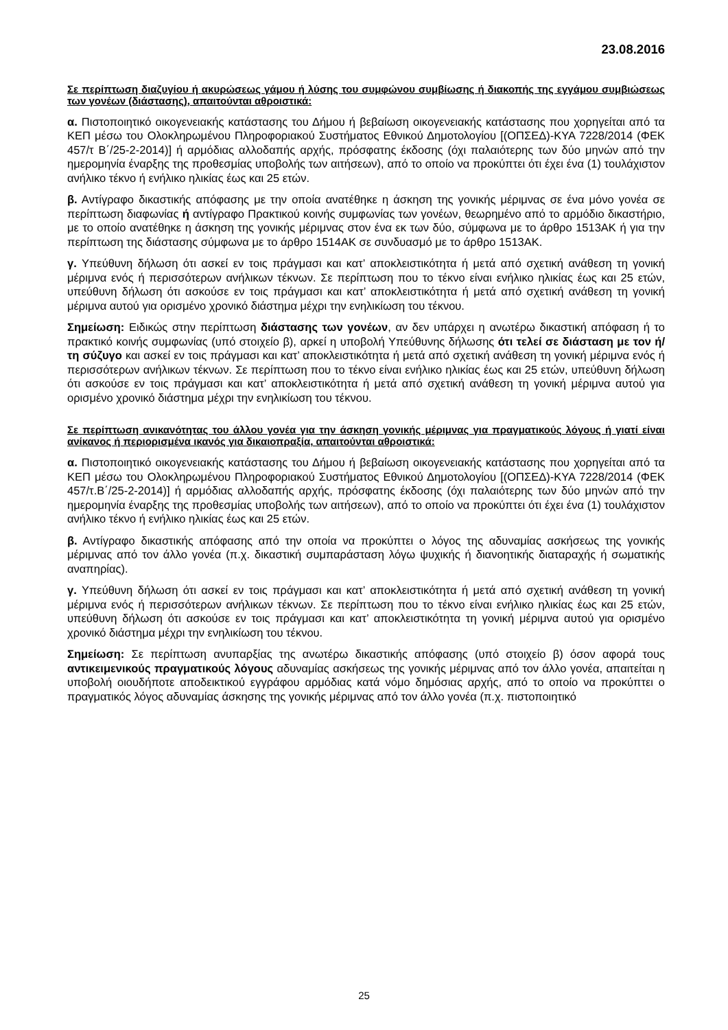23.08.2016
Σε περίπτωση διαζυγίου ή ακυρώσεως γάμου ή λύσης του συμφώνου συμβίωσης ή διακοπής της εγγάμου συμβιώσεως των γονέων (διάστασης), απαιτούνται αθροιστικά:
α. Πιστοποιητικό οικογενειακής κατάστασης του Δήμου ή βεβαίωση οικογενειακής κατάστασης που χορηγείται από τα ΚΕΠ μέσω του Ολοκληρωμένου Πληροφοριακού Συστήματος Εθνικού Δημοτολογίου [(ΟΠΣΕΔ)-ΚΥΑ 7228/2014 (ΦΕΚ 457/τ Β΄/25-2-2014)] ή αρμόδιας αλλοδαπής αρχής, πρόσφατης έκδοσης (όχι παλαιότερης των δύο μηνών από την ημερομηνία έναρξης της προθεσμίας υποβολής των αιτήσεων), από το οποίο να προκύπτει ότι έχει ένα (1) τουλάχιστον ανήλικο τέκνο ή ενήλικο ηλικίας έως και 25 ετών.
β. Αντίγραφο δικαστικής απόφασης με την οποία ανατέθηκε η άσκηση της γονικής μέριμνας σε ένα μόνο γονέα σε περίπτωση διαφωνίας ή αντίγραφο Πρακτικού κοινής συμφωνίας των γονέων, θεωρημένο από το αρμόδιο δικαστήριο, με το οποίο ανατέθηκε η άσκηση της γονικής μέριμνας στον ένα εκ των δύο, σύμφωνα με το άρθρο 1513ΑΚ ή για την περίπτωση της διάστασης σύμφωνα με το άρθρο 1514ΑΚ σε συνδυασμό με το άρθρο 1513ΑΚ.
γ. Υπεύθυνη δήλωση ότι ασκεί εν τοις πράγμασι και κατ’ αποκλειστικότητα ή μετά από σχετική ανάθεση τη γονική μέριμνα ενός ή περισσότερων ανήλικων τέκνων. Σε περίπτωση που το τέκνο είναι ενήλικο ηλικίας έως και 25 ετών, υπεύθυνη δήλωση ότι ασκούσε εν τοις πράγμασι και κατ’ αποκλειστικότητα ή μετά από σχετική ανάθεση τη γονική μέριμνα αυτού για ορισμένο χρονικό διάστημα μέχρι την ενηλικίωση του τέκνου.
Σημείωση: Ειδικώς στην περίπτωση διάστασης των γονέων, αν δεν υπάρχει η ανωτέρω δικαστική απόφαση ή το πρακτικό κοινής συμφωνίας (υπό στοιχείο β), αρκεί η υποβολή Υπεύθυνης δήλωσης ότι τελεί σε διάσταση με τον ή/τη σύζυγο και ασκεί εν τοις πράγμασι και κατ’ αποκλειστικότητα ή μετά από σχετική ανάθεση τη γονική μέριμνα ενός ή περισσότερων ανήλικων τέκνων. Σε περίπτωση που το τέκνο είναι ενήλικο ηλικίας έως και 25 ετών, υπεύθυνη δήλωση ότι ασκούσε εν τοις πράγμασι και κατ’ αποκλειστικότητα ή μετά από σχετική ανάθεση τη γονική μέριμνα αυτού για ορισμένο χρονικό διάστημα μέχρι την ενηλικίωση του τέκνου.
Σε περίπτωση ανικανότητας του άλλου γονέα για την άσκηση γονικής μέριμνας για πραγματικούς λόγους ή γιατί είναι ανίκανος ή περιορισμένα ικανός για δικαιοπραξία, απαιτούνται αθροιστικά:
α. Πιστοποιητικό οικογενειακής κατάστασης του Δήμου ή βεβαίωση οικογενειακής κατάστασης που χορηγείται από τα ΚΕΠ μέσω του Ολοκληρωμένου Πληροφοριακού Συστήματος Εθνικού Δημοτολογίου [(ΟΠΣΕΔ)-ΚΥΑ 7228/2014 (ΦΕΚ 457/τ.Β΄/25-2-2014)] ή αρμόδιας αλλοδαπής αρχής, πρόσφατης έκδοσης (όχι παλαιότερης των δύο μηνών από την ημερομηνία έναρξης της προθεσμίας υποβολής των αιτήσεων), από το οποίο να προκύπτει ότι έχει ένα (1) τουλάχιστον ανήλικο τέκνο ή ενήλικο ηλικίας έως και 25 ετών.
β. Αντίγραφο δικαστικής απόφασης από την οποία να προκύπτει ο λόγος της αδυναμίας ασκήσεως της γονικής μέριμνας από τον άλλο γονέα (π.χ. δικαστική συμπαράσταση λόγω ψυχικής ή διανοητικής διαταραχής ή σωματικής αναπηρίας).
γ. Υπεύθυνη δήλωση ότι ασκεί εν τοις πράγμασι και κατ’ αποκλειστικότητα ή μετά από σχετική ανάθεση τη γονική μέριμνα ενός ή περισσότερων ανήλικων τέκνων. Σε περίπτωση που το τέκνο είναι ενήλικο ηλικίας έως και 25 ετών, υπεύθυνη δήλωση ότι ασκούσε εν τοις πράγμασι και κατ’ αποκλειστικότητα τη γονική μέριμνα αυτού για ορισμένο χρονικό διάστημα μέχρι την ενηλικίωση του τέκνου.
Σημείωση: Σε περίπτωση ανυπαρξίας της ανωτέρω δικαστικής απόφασης (υπό στοιχείο β) όσον αφορά τους αντικειμενικούς πραγματικούς λόγους αδυναμίας ασκήσεως της γονικής μέριμνας από τον άλλο γονέα, απαιτείται η υποβολή οιουδήποτε αποδεικτικού εγγράφου αρμόδιας κατά νόμο δημόσιας αρχής, από το οποίο να προκύπτει ο πραγματικός λόγος αδυναμίας άσκησης της γονικής μέριμνας από τον άλλο γονέα (π.χ. πιστοποιητικό
25